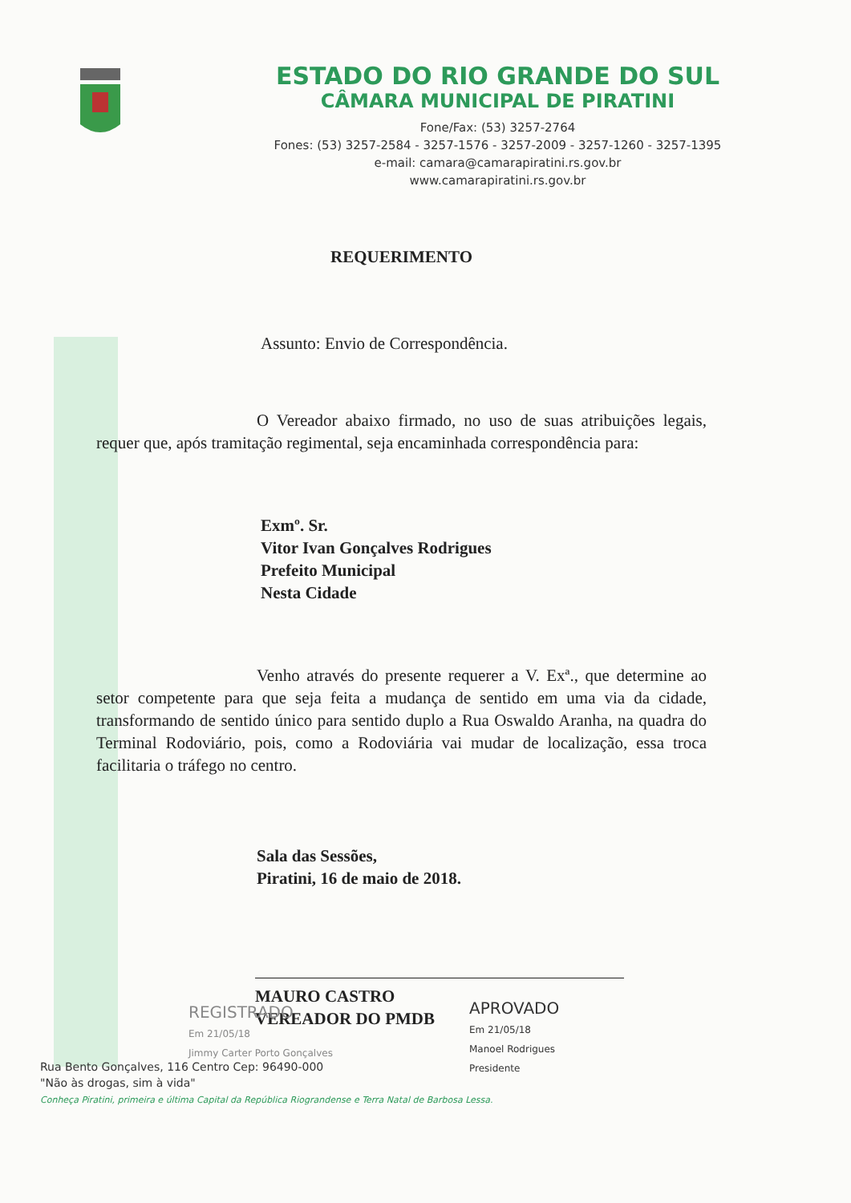ESTADO DO RIO GRANDE DO SUL
CÂMARA MUNICIPAL DE PIRATINI
Fone/Fax: (53) 3257-2764
Fones: (53) 3257-2584 - 3257-1576 - 3257-2009 - 3257-1260 - 3257-1395
e-mail: camara@camarapiratini.rs.gov.br
www.camarapiratini.rs.gov.br
REQUERIMENTO
Assunto: Envio de Correspondência.
O Vereador abaixo firmado, no uso de suas atribuições legais, requer que, após tramitação regimental, seja encaminhada correspondência para:
Exmº. Sr.
Vitor Ivan Gonçalves Rodrigues
Prefeito Municipal
Nesta Cidade
Venho através do presente requerer a V. Exª., que determine ao setor competente para que seja feita a mudança de sentido em uma via da cidade, transformando de sentido único para sentido duplo a Rua Oswaldo Aranha, na quadra do Terminal Rodoviário, pois, como a Rodoviária vai mudar de localização, essa troca facilitaria o tráfego no centro.
Sala das Sessões,
Piratini, 16 de maio de 2018.
MAURO CASTRO
VEREADOR DO PMDB
REGISTRADO
Em 21/05/18
Jimmy Carter Porto Gonçalves
APROVADO
Em 21/05/18
Manoel Rodrigues
Presidente
Rua Bento Gonçalves, 116 Centro Cep: 96490-000
"Não às drogas, sim à vida"
Conheça Piratini, primeira e última Capital da República Riograndense e Terra Natal de Barbosa Lessa.